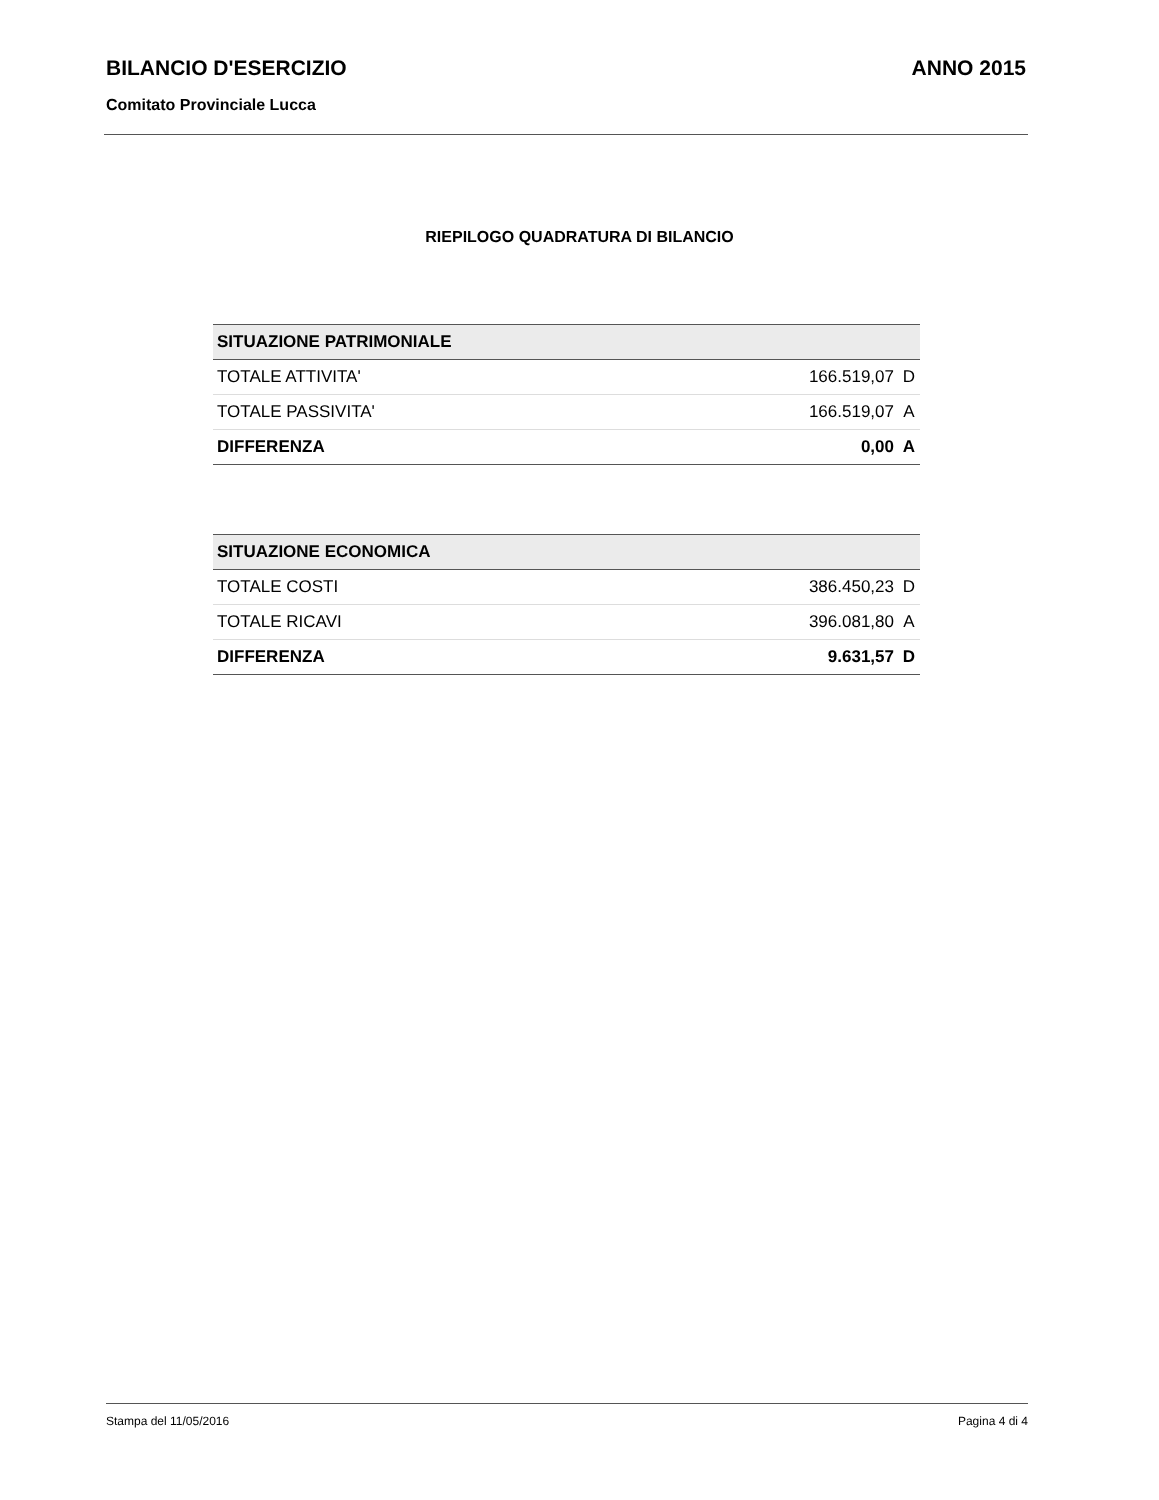BILANCIO D'ESERCIZIO ANNO 2015
Comitato Provinciale Lucca
RIEPILOGO QUADRATURA DI BILANCIO
| SITUAZIONE PATRIMONIALE | | |
| --- | --- | --- |
| TOTALE ATTIVITA' | 166.519,07 | D |
| TOTALE PASSIVITA' | 166.519,07 | A |
| DIFFERENZA | 0,00 | A |
| SITUAZIONE ECONOMICA | | |
| --- | --- | --- |
| TOTALE COSTI | 386.450,23 | D |
| TOTALE RICAVI | 396.081,80 | A |
| DIFFERENZA | 9.631,57 | D |
Stampa del 11/05/2016 Pagina 4 di 4